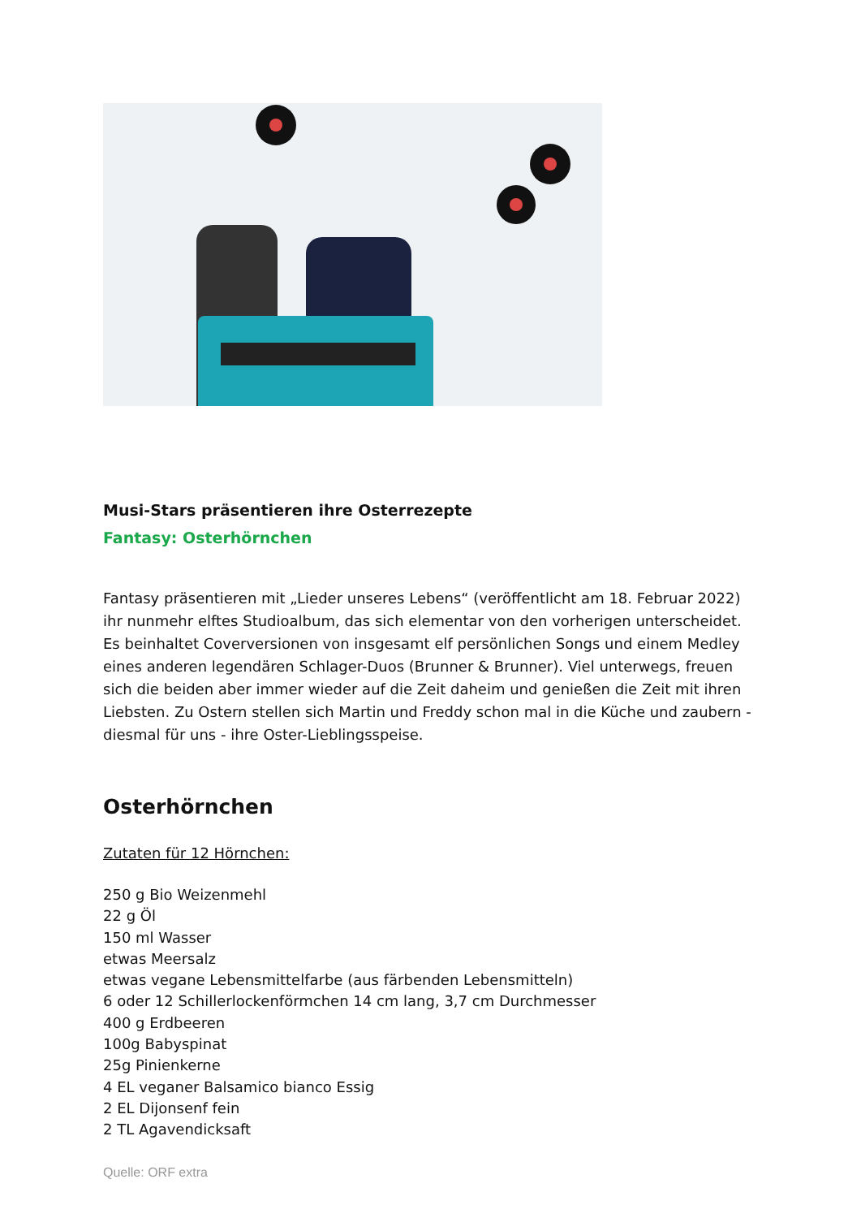Musi-Stars präsentieren ihre Osterrezepte
Fantasy: Osterhörnchen
Fantasy präsentieren mit „Lieder unseres Lebens“ (veröffentlicht am 18. Februar 2022) ihr nunmehr elftes Studioalbum, das sich elementar von den vorherigen unterscheidet. Es beinhaltet Coverversionen von insgesamt elf persönlichen Songs und einem Medley eines anderen legendären Schlager-Duos (Brunner & Brunner). Viel unterwegs, freuen sich die beiden aber immer wieder auf die Zeit daheim und genießen die Zeit mit ihren Liebsten. Zu Ostern stellen sich Martin und Freddy schon mal in die Küche und zaubern - diesmal für uns - ihre Oster-Lieblingsspeise.
Osterhörnchen
Zutaten für 12 Hörnchen:
250 g Bio Weizenmehl
22 g Öl
150 ml Wasser
etwas Meersalz
etwas vegane Lebensmittelfarbe (aus färbenden Lebensmitteln)
6 oder 12 Schillerlockenförmchen 14 cm lang, 3,7 cm Durchmesser
400 g Erdbeeren
100g Babyspinat
25g Pinienkerne
4 EL veganer Balsamico bianco Essig
2 EL Dijonsenf fein
2 TL Agavendicksaft
Quelle: ORF extra